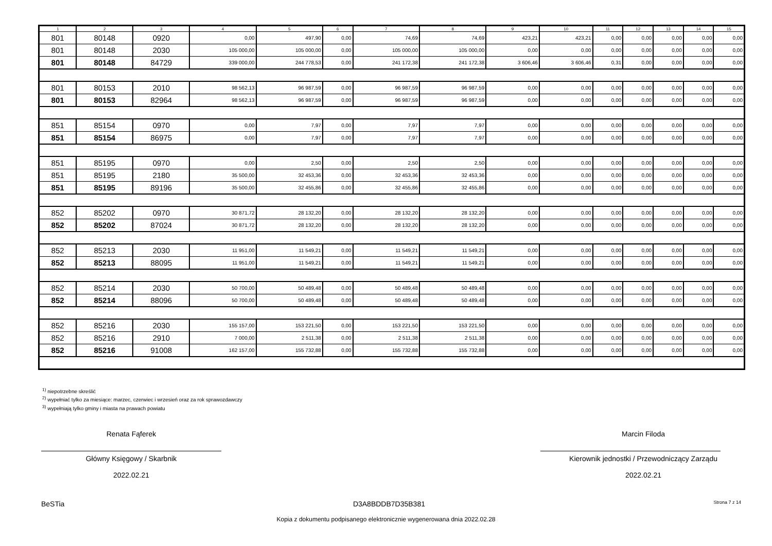| 1 | 2 | 3 | 4 | 5 | 6 | 7 | 8 | 9 | 10 | 11 | 12 | 13 | 14 | 15 |
| --- | --- | --- | --- | --- | --- | --- | --- | --- | --- | --- | --- | --- | --- | --- |
| 801 | 80148 | 0920 | 0,00 | 497,90 | 0,00 | 74,69 | 74,69 | 423,21 | 423,21 | 0,00 | 0,00 | 0,00 | 0,00 | 0,00 |
| 801 | 80148 | 2030 | 105 000,00 | 105 000,00 | 0,00 | 105 000,00 | 105 000,00 | 0,00 | 0,00 | 0,00 | 0,00 | 0,00 | 0,00 | 0,00 |
| 801 | 80148 | 84729 | 339 000,00 | 244 778,53 | 0,00 | 241 172,38 | 241 172,38 | 3 606,46 | 3 606,46 | 0,31 | 0,00 | 0,00 | 0,00 | 0,00 |
| 801 | 80153 | 2010 | 98 562,13 | 96 987,59 | 0,00 | 96 987,59 | 96 987,59 | 0,00 | 0,00 | 0,00 | 0,00 | 0,00 | 0,00 | 0,00 |
| 801 | 80153 | 82964 | 98 562,13 | 96 987,59 | 0,00 | 96 987,59 | 96 987,59 | 0,00 | 0,00 | 0,00 | 0,00 | 0,00 | 0,00 | 0,00 |
| 851 | 85154 | 0970 | 0,00 | 7,97 | 0,00 | 7,97 | 7,97 | 0,00 | 0,00 | 0,00 | 0,00 | 0,00 | 0,00 | 0,00 |
| 851 | 85154 | 86975 | 0,00 | 7,97 | 0,00 | 7,97 | 7,97 | 0,00 | 0,00 | 0,00 | 0,00 | 0,00 | 0,00 | 0,00 |
| 851 | 85195 | 0970 | 0,00 | 2,50 | 0,00 | 2,50 | 2,50 | 0,00 | 0,00 | 0,00 | 0,00 | 0,00 | 0,00 | 0,00 |
| 851 | 85195 | 2180 | 35 500,00 | 32 453,36 | 0,00 | 32 453,36 | 32 453,36 | 0,00 | 0,00 | 0,00 | 0,00 | 0,00 | 0,00 | 0,00 |
| 851 | 85195 | 89196 | 35 500,00 | 32 455,86 | 0,00 | 32 455,86 | 32 455,86 | 0,00 | 0,00 | 0,00 | 0,00 | 0,00 | 0,00 | 0,00 |
| 852 | 85202 | 0970 | 30 871,72 | 28 132,20 | 0,00 | 28 132,20 | 28 132,20 | 0,00 | 0,00 | 0,00 | 0,00 | 0,00 | 0,00 | 0,00 |
| 852 | 85202 | 87024 | 30 871,72 | 28 132,20 | 0,00 | 28 132,20 | 28 132,20 | 0,00 | 0,00 | 0,00 | 0,00 | 0,00 | 0,00 | 0,00 |
| 852 | 85213 | 2030 | 11 951,00 | 11 549,21 | 0,00 | 11 549,21 | 11 549,21 | 0,00 | 0,00 | 0,00 | 0,00 | 0,00 | 0,00 | 0,00 |
| 852 | 85213 | 88095 | 11 951,00 | 11 549,21 | 0,00 | 11 549,21 | 11 549,21 | 0,00 | 0,00 | 0,00 | 0,00 | 0,00 | 0,00 | 0,00 |
| 852 | 85214 | 2030 | 50 700,00 | 50 489,48 | 0,00 | 50 489,48 | 50 489,48 | 0,00 | 0,00 | 0,00 | 0,00 | 0,00 | 0,00 | 0,00 |
| 852 | 85214 | 88096 | 50 700,00 | 50 489,48 | 0,00 | 50 489,48 | 50 489,48 | 0,00 | 0,00 | 0,00 | 0,00 | 0,00 | 0,00 | 0,00 |
| 852 | 85216 | 2030 | 155 157,00 | 153 221,50 | 0,00 | 153 221,50 | 153 221,50 | 0,00 | 0,00 | 0,00 | 0,00 | 0,00 | 0,00 | 0,00 |
| 852 | 85216 | 2910 | 7 000,00 | 2 511,38 | 0,00 | 2 511,38 | 2 511,38 | 0,00 | 0,00 | 0,00 | 0,00 | 0,00 | 0,00 | 0,00 |
| 852 | 85216 | 91008 | 162 157,00 | 155 732,88 | 0,00 | 155 732,88 | 155 732,88 | 0,00 | 0,00 | 0,00 | 0,00 | 0,00 | 0,00 | 0,00 |
<sup>1)</sup> niepotrzebne skreślić
<sup>2)</sup> wypełniać tylko za miesiące: marzec, czerwiec i wrzesień oraz za rok sprawozdawczy
<sup>3)</sup> wypełniają tylko gminy i miasta na prawach powiatu
Renata Fąferek
Główny Księgowy / Skarbnik
2022.02.21
Marcin Filoda
Kierownik jednostki / Przewodniczący Zarządu
2022.02.21
BeSTia D3A8BDDB7D35B381 Strona 7 z 14
Kopia z dokumentu podpisanego elektronicznie wygenerowana dnia 2022.02.28